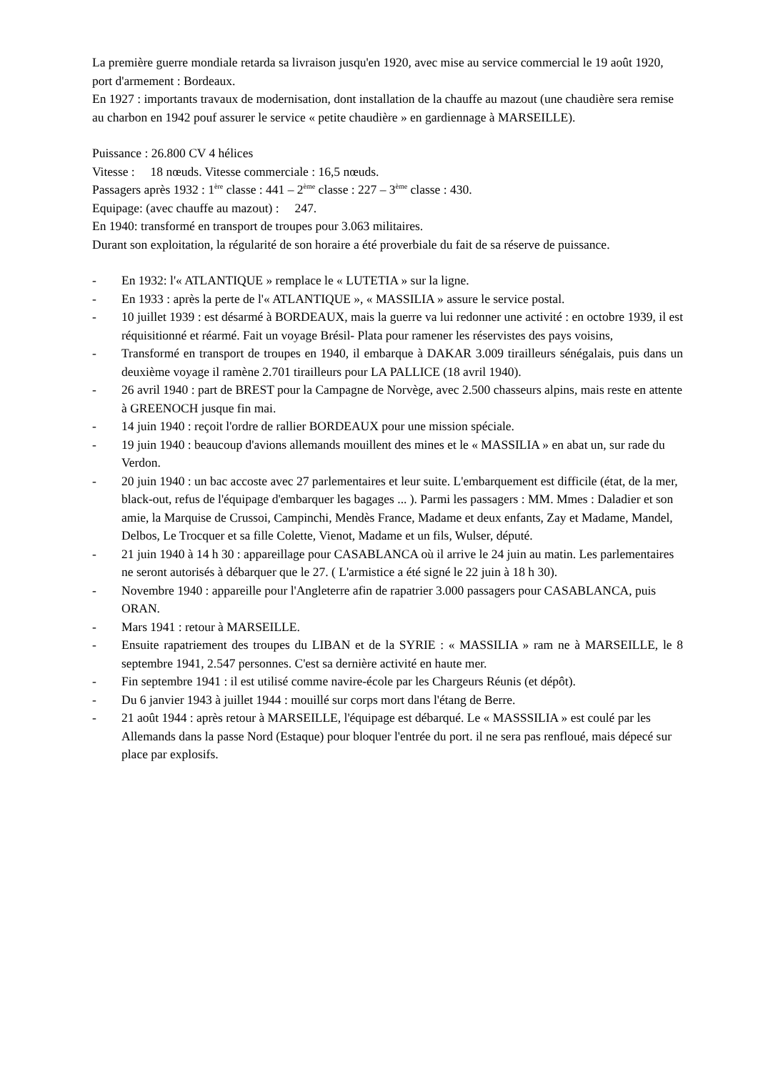La première guerre mondiale retarda sa livraison jusqu'en 1920, avec mise au service commercial le 19 août 1920, port d'armement : Bordeaux.
En 1927 : importants travaux de modernisation, dont installation de la chauffe au mazout (une chaudière sera remise au charbon en 1942 pouf assurer le service « petite chaudière » en gardiennage à MARSEILLE).
Puissance : 26.800 CV 4 hélices
Vitesse : 18 nœuds. Vitesse commerciale : 16,5 nœuds.
Passagers après 1932 : 1<sup>ère</sup> classe : 441 – 2<sup>ème</sup> classe : 227 – 3<sup>ème</sup> classe : 430.
Equipage: (avec chauffe au mazout) : 247.
En 1940: transformé en transport de troupes pour 3.063 militaires.
Durant son exploitation, la régularité de son horaire a été proverbiale du fait de sa réserve de puissance.
- En 1932: l'« ATLANTIQUE » remplace le « LUTETIA » sur la ligne.
- En 1933 : après la perte de l'« ATLANTIQUE », « MASSILIA » assure le service postal.
- 10 juillet 1939 : est désarmé à BORDEAUX, mais la guerre va lui redonner une activité : en octobre 1939, il est réquisitionné et réarmé. Fait un voyage Brésil- Plata pour ramener les réservistes des pays voisins,
- Transformé en transport de troupes en 1940, il embarque à DAKAR 3.009 tirailleurs sénégalais, puis dans un deuxième voyage il ramène 2.701 tirailleurs pour LA PALLICE (18 avril 1940).
- 26 avril 1940 : part de BREST pour la Campagne de Norvège, avec 2.500 chasseurs alpins, mais reste en attente à GREENOCH jusque fin mai.
- 14 juin 1940 : reçoit l'ordre de rallier BORDEAUX pour une mission spéciale.
- 19 juin 1940 : beaucoup d'avions allemands mouillent des mines et le « MASSILIA » en abat un, sur rade du Verdon.
- 20 juin 1940 : un bac accoste avec 27 parlementaires et leur suite. L'embarquement est difficile (état, de la mer, black-out, refus de l'équipage d'embarquer les bagages ... ). Parmi les passagers : MM. Mmes : Daladier et son amie, la Marquise de Crussoi, Campinchi, Mendès France, Madame et deux enfants, Zay et Madame, Mandel, Delbos, Le Trocquer et sa fille Colette, Vienot, Madame et un fils, Wulser, député.
- 21 juin 1940 à 14 h 30 : appareillage pour CASABLANCA où il arrive le 24 juin au matin. Les parlementaires ne seront autorisés à débarquer que le 27. ( L'armistice a été signé le 22 juin à 18 h 30).
- Novembre 1940 : appareille pour l'Angleterre afin de rapatrier 3.000 passagers pour CASABLANCA, puis ORAN.
- Mars 1941 : retour à MARSEILLE.
- Ensuite rapatriement des troupes du LIBAN et de la SYRIE : « MASSILIA » ram ne à MARSEILLE, le 8 septembre 1941, 2.547 personnes. C'est sa dernière activité en haute mer.
- Fin septembre 1941 : il est utilisé comme navire-école par les Chargeurs Réunis (et dépôt).
- Du 6 janvier 1943 à juillet 1944 : mouillé sur corps mort dans l'étang de Berre.
- 21 août 1944 : après retour à MARSEILLE, l'équipage est débarqué. Le « MASSSILIA » est coulé par les Allemands dans la passe Nord (Estaque) pour bloquer l'entrée du port. il ne sera pas renfloué, mais dépecé sur place par explosifs.